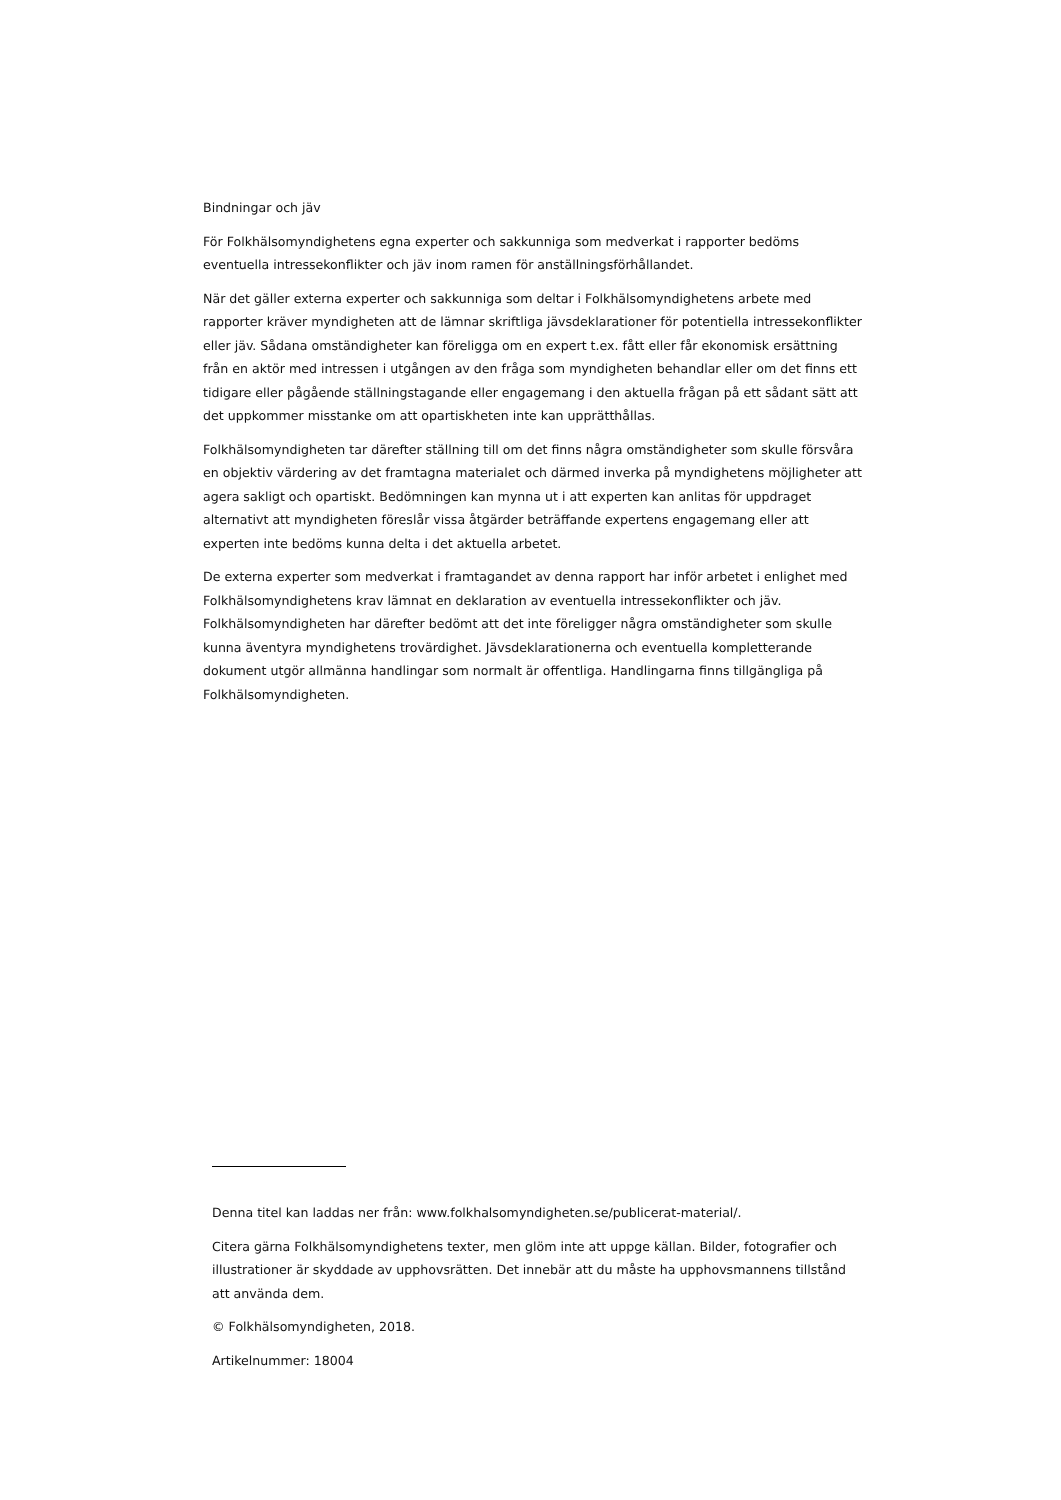Bindningar och jäv
För Folkhälsomyndighetens egna experter och sakkunniga som medverkat i rapporter bedöms eventuella intressekonflikter och jäv inom ramen för anställningsförhållandet.
När det gäller externa experter och sakkunniga som deltar i Folkhälsomyndighetens arbete med rapporter kräver myndigheten att de lämnar skriftliga jävsdeklarationer för potentiella intressekonflikter eller jäv. Sådana omständigheter kan föreligga om en expert t.ex. fått eller får ekonomisk ersättning från en aktör med intressen i utgången av den fråga som myndigheten behandlar eller om det finns ett tidigare eller pågående ställningstagande eller engagemang i den aktuella frågan på ett sådant sätt att det uppkommer misstanke om att opartiskheten inte kan upprätthållas.
Folkhälsomyndigheten tar därefter ställning till om det finns några omständigheter som skulle försvåra en objektiv värdering av det framtagna materialet och därmed inverka på myndighetens möjligheter att agera sakligt och opartiskt. Bedömningen kan mynna ut i att experten kan anlitas för uppdraget alternativt att myndigheten föreslår vissa åtgärder beträffande expertens engagemang eller att experten inte bedöms kunna delta i det aktuella arbetet.
De externa experter som medverkat i framtagandet av denna rapport har inför arbetet i enlighet med Folkhälsomyndighetens krav lämnat en deklaration av eventuella intressekonflikter och jäv. Folkhälsomyndigheten har därefter bedömt att det inte föreligger några omständigheter som skulle kunna äventyra myndighetens trovärdighet. Jävsdeklarationerna och eventuella kompletterande dokument utgör allmänna handlingar som normalt är offentliga. Handlingarna finns tillgängliga på Folkhälsomyndigheten.
Denna titel kan laddas ner från: www.folkhalsomyndigheten.se/publicerat-material/.
Citera gärna Folkhälsomyndighetens texter, men glöm inte att uppge källan. Bilder, fotografier och illustrationer är skyddade av upphovsrätten. Det innebär att du måste ha upphovsmannens tillstånd att använda dem.
© Folkhälsomyndigheten, 2018.
Artikelnummer: 18004